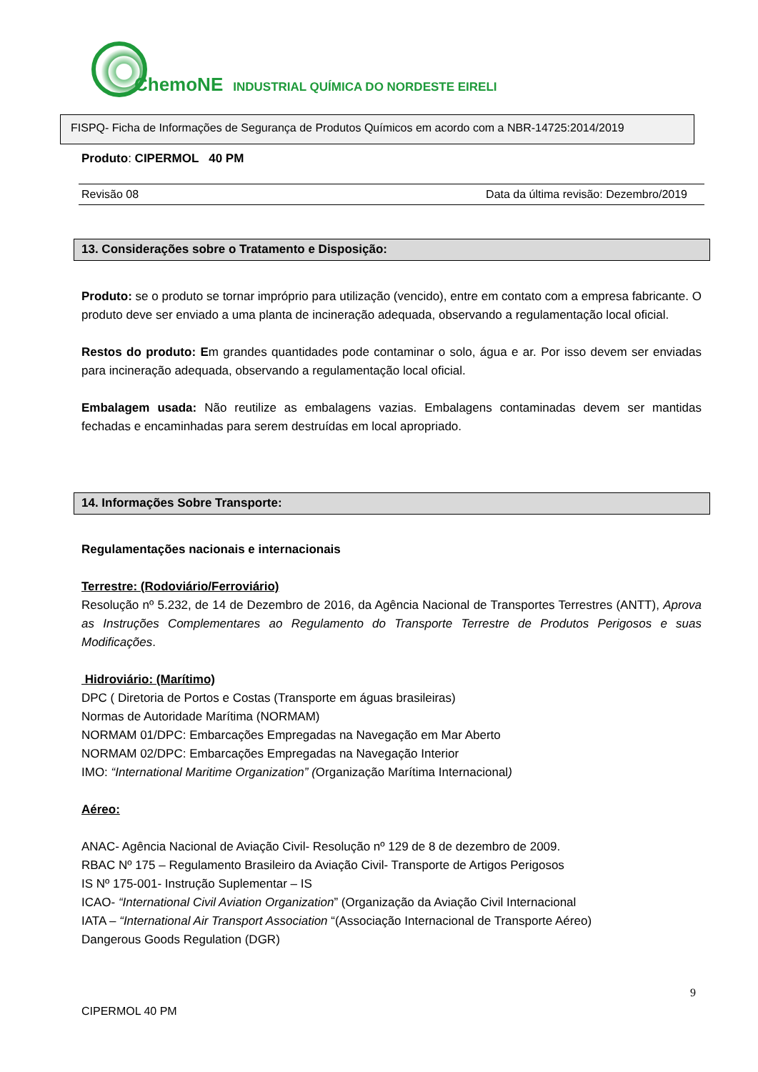ChemoNE INDUSTRIAL QUÍMICA DO NORDESTE EIRELI
FISPQ- Ficha de Informações de Segurança de Produtos Químicos em acordo com a NBR-14725:2014/2019
Produto: CIPERMOL 40 PM
Revisão 08 Data da última revisão: Dezembro/2019
13. Considerações sobre o Tratamento e Disposição:
Produto: se o produto se tornar impróprio para utilização (vencido), entre em contato com a empresa fabricante. O produto deve ser enviado a uma planta de incineração adequada, observando a regulamentação local oficial.
Restos do produto: Em grandes quantidades pode contaminar o solo, água e ar. Por isso devem ser enviadas para incineração adequada, observando a regulamentação local oficial.
Embalagem usada: Não reutilize as embalagens vazias. Embalagens contaminadas devem ser mantidas fechadas e encaminhadas para serem destruídas em local apropriado.
14. Informações Sobre Transporte:
Regulamentações nacionais e internacionais
Terrestre: (Rodoviário/Ferroviário)
Resolução nº 5.232, de 14 de Dezembro de 2016, da Agência Nacional de Transportes Terrestres (ANTT), Aprova as Instruções Complementares ao Regulamento do Transporte Terrestre de Produtos Perigosos e suas Modificações.
Hidroviário: (Marítimo)
DPC ( Diretoria de Portos e Costas (Transporte em águas brasileiras)
Normas de Autoridade Marítima (NORMAM)
NORMAM 01/DPC: Embarcações Empregadas na Navegação em Mar Aberto
NORMAM 02/DPC: Embarcações Empregadas na Navegação Interior
IMO: “International Maritime Organization” (Organização Marítima Internacional)
Aéreo:
ANAC- Agência Nacional de Aviação Civil- Resolução nº 129 de 8 de dezembro de 2009.
RBAC Nº 175 – Regulamento Brasileiro da Aviação Civil- Transporte de Artigos Perigosos
IS Nº 175-001- Instrução Suplementar – IS
ICAO- “International Civil Aviation Organization” (Organização da Aviação Civil Internacional
IATA – “International Air Transport Association “(Associação Internacional de Transporte Aéreo)
Dangerous Goods Regulation (DGR)
9
CIPERMOL 40 PM